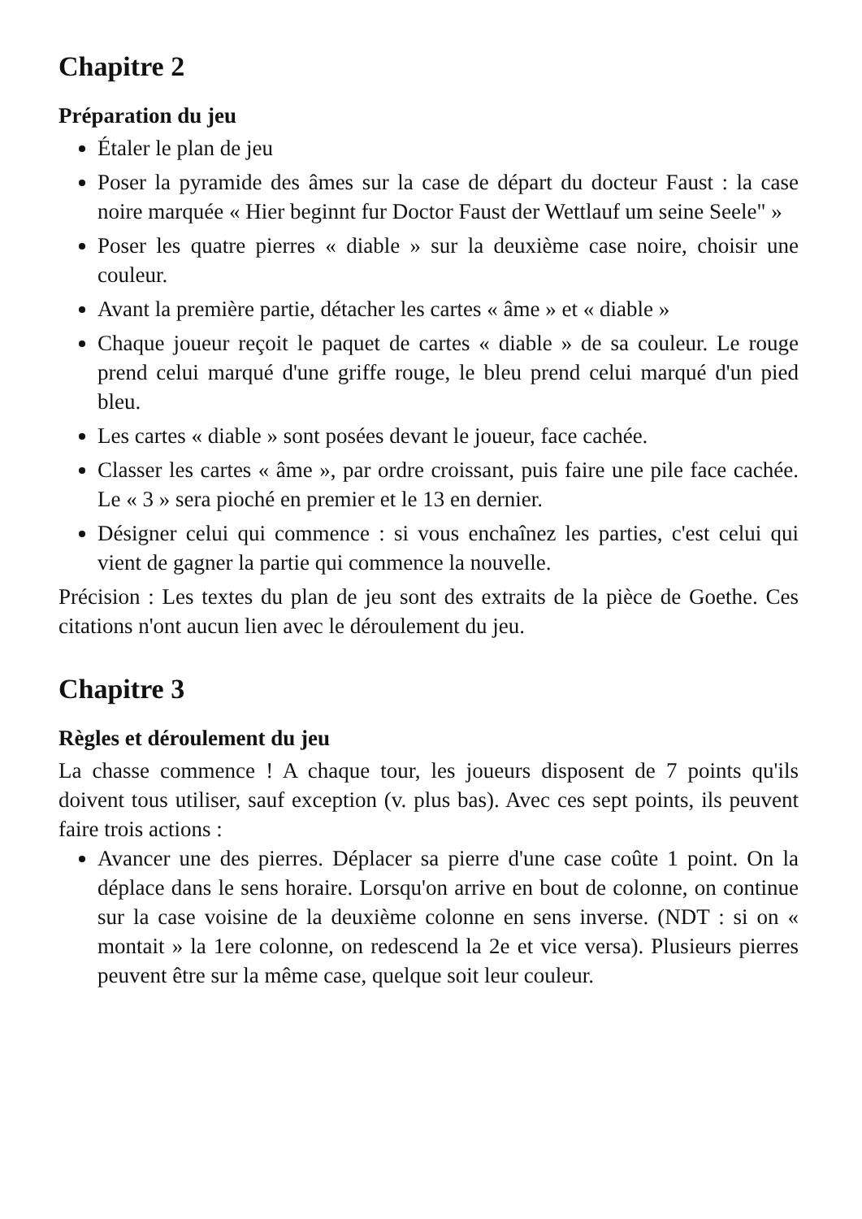Chapitre 2
Préparation du jeu
Étaler le plan de jeu
Poser la pyramide des âmes sur la case de départ du docteur Faust : la case noire marquée « Hier beginnt fur Doctor Faust der Wettlauf um seine Seele" »
Poser les quatre pierres « diable » sur la deuxième case noire, choisir une couleur.
Avant la première partie, détacher les cartes « âme » et « diable »
Chaque joueur reçoit le paquet de cartes « diable » de sa couleur. Le rouge prend celui marqué d'une griffe rouge, le bleu prend celui marqué d'un pied bleu.
Les cartes « diable » sont posées devant le joueur, face cachée.
Classer les cartes « âme », par ordre croissant, puis faire une pile face cachée. Le « 3 » sera pioché en premier et le 13 en dernier.
Désigner celui qui commence : si vous enchaînez les parties, c'est celui qui vient de gagner la partie qui commence la nouvelle.
Précision : Les textes du plan de jeu sont des extraits de la pièce de Goethe. Ces citations n'ont aucun lien avec le déroulement du jeu.
Chapitre 3
Règles et déroulement du jeu
La chasse commence ! A chaque tour, les joueurs disposent de 7 points qu'ils doivent tous utiliser, sauf exception (v. plus bas). Avec ces sept points, ils peuvent faire trois actions :
Avancer une des pierres. Déplacer sa pierre d'une case coûte 1 point. On la déplace dans le sens horaire. Lorsqu'on arrive en bout de colonne, on continue sur la case voisine de la deuxième colonne en sens inverse. (NDT : si on « montait » la 1ere colonne, on redescend la 2e et vice versa). Plusieurs pierres peuvent être sur la même case, quelque soit leur couleur.